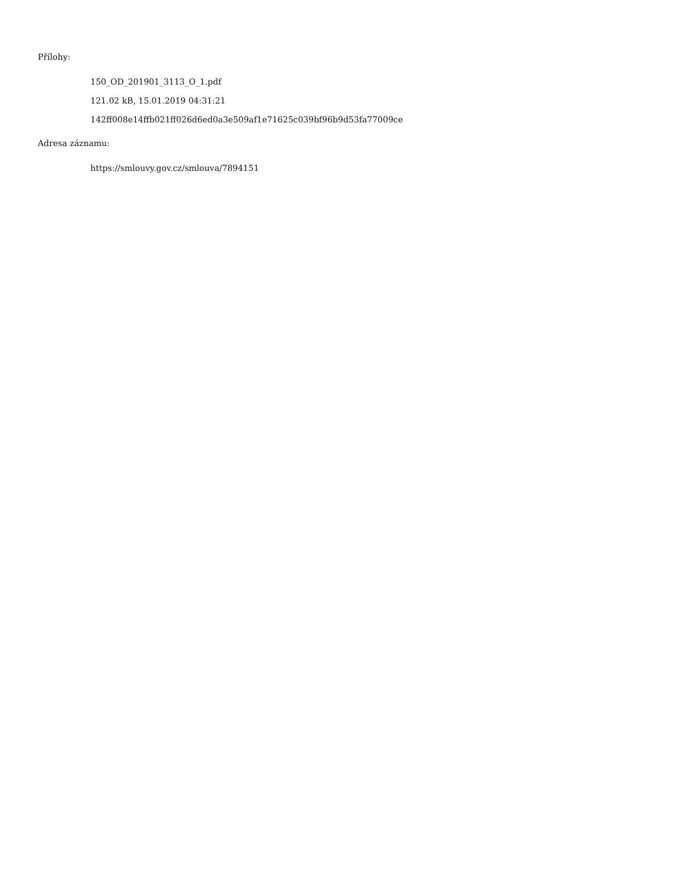Přílohy:
150_OD_201901_3113_O_1.pdf
121.02 kB, 15.01.2019 04:31:21
142ff008e14ffb021ff026d6ed0a3e509af1e71625c039bf96b9d53fa77009ce
Adresa záznamu:
https://smlouvy.gov.cz/smlouva/7894151